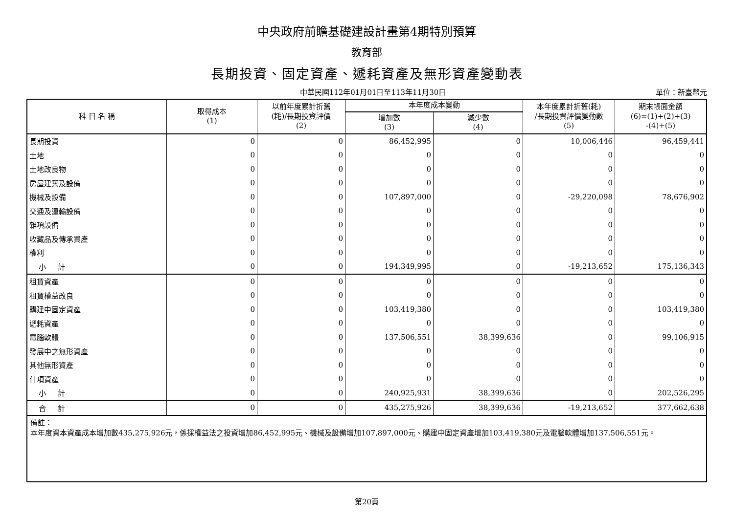中央政府前瞻基礎建設計畫第4期特別預算
教育部
長期投資、固定資產、遞耗資產及無形資產變動表
中華民國112年01月01日至113年11月30日 單位：新臺幣元
| 科 目 名 稱 | 取得成本 (1) | 以前年度累計折舊 (耗)/長期投資評價 (2) | 本年度成本變動 | | 本年度累計折舊(耗) /長期投資評價變動數 (5) | 期末帳面金額 (6)=(1)+(2)+(3) -(4)+(5) |
| --- | --- | --- | --- | --- | --- | --- |
| | | | 增加數 (3) | 減少數 (4) | | |
| 長期投資 | 0 | 0 | 86,452,995 | 0 | 10,006,446 | 96,459,441 |
| 土地 | 0 | 0 | 0 | 0 | 0 | 0 |
| 土地改良物 | 0 | 0 | 0 | 0 | 0 | 0 |
| 房屋建築及設備 | 0 | 0 | 0 | 0 | 0 | 0 |
| 機械及設備 | 0 | 0 | 107,897,000 | 0 | -29,220,098 | 78,676,902 |
| 交通及運輸設備 | 0 | 0 | 0 | 0 | 0 | 0 |
| 雜項設備 | 0 | 0 | 0 | 0 | 0 | 0 |
| 收藏品及傳承資產 | 0 | 0 | 0 | 0 | 0 | 0 |
| 權利 | 0 | 0 | 0 | 0 | 0 | 0 |
| 小 計 | 0 | 0 | 194,349,995 | 0 | -19,213,652 | 175,136,343 |
| 租賃資產 | 0 | 0 | 0 | 0 | 0 | 0 |
| 租賃權益改良 | 0 | 0 | 0 | 0 | 0 | 0 |
| 購建中固定資產 | 0 | 0 | 103,419,380 | 0 | 0 | 103,419,380 |
| 遞耗資產 | 0 | 0 | 0 | 0 | 0 | 0 |
| 電腦軟體 | 0 | 0 | 137,506,551 | 38,399,636 | 0 | 99,106,915 |
| 發展中之無形資產 | 0 | 0 | 0 | 0 | 0 | 0 |
| 其他無形資產 | 0 | 0 | 0 | 0 | 0 | 0 |
| 什項資產 | 0 | 0 | 0 | 0 | 0 | 0 |
| 小 計 | 0 | 0 | 240,925,931 | 38,399,636 | 0 | 202,526,295 |
| 合 計 | 0 | 0 | 435,275,926 | 38,399,636 | -19,213,652 | 377,662,638 |
備註：
本年度資本資產成本增加數435,275,926元，係採權益法之投資增加86,452,995元、機械及設備增加107,897,000元、購建中固定資產增加103,419,380元及電腦軟體增加137,506,551元。
第20頁